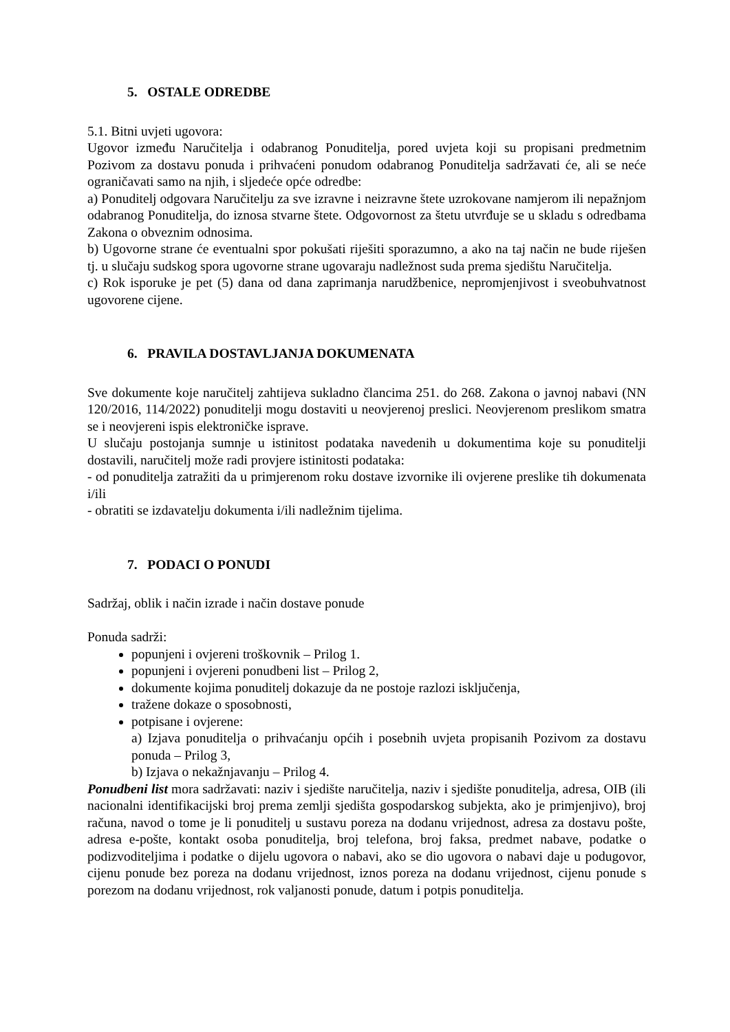5. OSTALE ODREDBE
5.1. Bitni uvjeti ugovora:
Ugovor između Naručitelja i odabranog Ponuditelja, pored uvjeta koji su propisani predmetnim Pozivom za dostavu ponuda i prihvaćeni ponudom odabranog Ponuditelja sadržavati će, ali se neće ograničavati samo na njih, i sljedeće opće odredbe:
a) Ponuditelj odgovara Naručitelju za sve izravne i neizravne štete uzrokovane namjerom ili nepažnjom odabranog Ponuditelja, do iznosa stvarne štete. Odgovornost za štetu utvrđuje se u skladu s odredbama Zakona o obveznim odnosima.
b) Ugovorne strane će eventualni spor pokušati riješiti sporazumno, a ako na taj način ne bude riješen tj. u slučaju sudskog spora ugovorne strane ugovaraju nadležnost suda prema sjedištu Naručitelja.
c) Rok isporuke je pet (5) dana od dana zaprimanja narudžbenice, nepromjenjivost i sveobuhvatnost ugovorene cijene.
6. PRAVILA DOSTAVLJANJA DOKUMENATA
Sve dokumente koje naručitelj zahtijeva sukladno člancima 251. do 268. Zakona o javnoj nabavi (NN 120/2016, 114/2022) ponuditelji mogu dostaviti u neovjerenoj preslici. Neovjerenom preslikom smatra se i neovjereni ispis elektroničke isprave.
U slučaju postojanja sumnje u istinitost podataka navedenih u dokumentima koje su ponuditelji dostavili, naručitelj može radi provjere istinitosti podataka:
- od ponuditelja zatražiti da u primjerenom roku dostave izvornike ili ovjerene preslike tih dokumenata i/ili
- obratiti se izdavatelju dokumenta i/ili nadležnim tijelima.
7. PODACI O PONUDI
Sadržaj, oblik i način izrade i način dostave ponude
Ponuda sadrži:
popunjeni i ovjereni troškovnik – Prilog 1.
popunjeni i ovjereni ponudbeni list – Prilog 2,
dokumente kojima ponuditelj dokazuje da ne postoje razlozi isključenja,
tražene dokaze o sposobnosti,
potpisane i ovjerene:
a) Izjava ponuditelja o prihvaćanju općih i posebnih uvjeta propisanih Pozivom za dostavu ponuda – Prilog 3,
b) Izjava o nekažnjavanju – Prilog 4.
Ponudbeni list mora sadržavati: naziv i sjedište naručitelja, naziv i sjedište ponuditelja, adresa, OIB (ili nacionalni identifikacijski broj prema zemlji sjedišta gospodarskog subjekta, ako je primjenjivo), broj računa, navod o tome je li ponuditelj u sustavu poreza na dodanu vrijednost, adresa za dostavu pošte, adresa e-pošte, kontakt osoba ponuditelja, broj telefona, broj faksa, predmet nabave, podatke o podizvoditeljima i podatke o dijelu ugovora o nabavi, ako se dio ugovora o nabavi daje u podugovor, cijenu ponude bez poreza na dodanu vrijednost, iznos poreza na dodanu vrijednost, cijenu ponude s porezom na dodanu vrijednost, rok valjanosti ponude, datum i potpis ponuditelja.